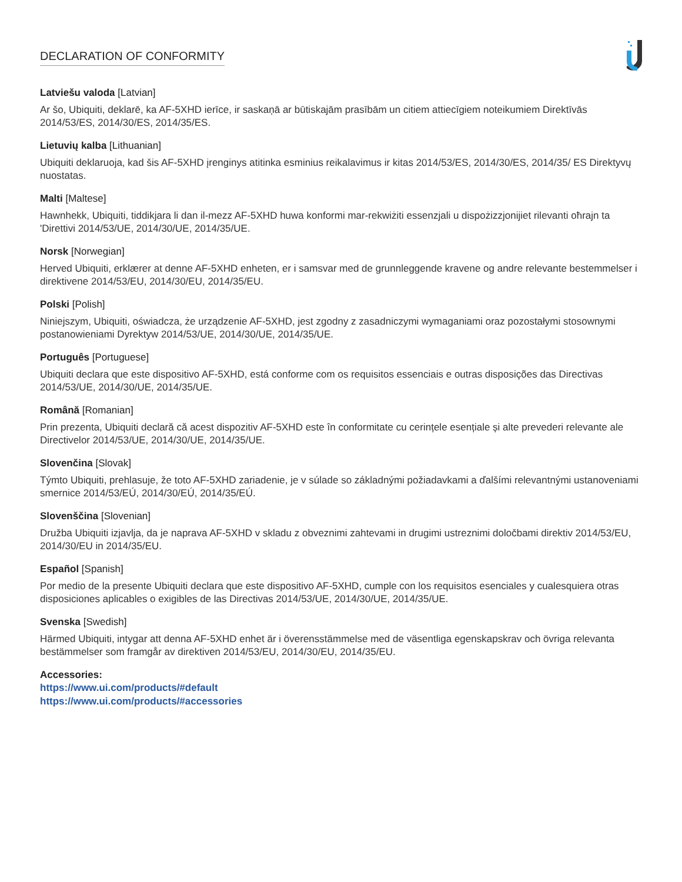DECLARATION OF CONFORMITY
Latviešu valoda [Latvian]
Ar šo, Ubiquiti, deklarē, ka AF-5XHD ierīce, ir saskaņā ar būtiskajām prasībām un citiem attiecīgiem noteikumiem Direktīvās 2014/53/ES, 2014/30/ES, 2014/35/ES.
Lietuvių kalba [Lithuanian]
Ubiquiti deklaruoja, kad šis AF-5XHD įrenginys atitinka esminius reikalavimus ir kitas 2014/53/ES, 2014/30/ES, 2014/35/ ES Direktyvų nuostatas.
Malti [Maltese]
Hawnhekk, Ubiquiti, tiddikjara li dan il-mezz AF-5XHD huwa konformi mar-rekwiżiti essenzjali u dispożizzjonijiet rilevanti oħrajn ta 'Direttivi 2014/53/UE, 2014/30/UE, 2014/35/UE.
Norsk [Norwegian]
Herved Ubiquiti, erklærer at denne AF-5XHD enheten, er i samsvar med de grunnleggende kravene og andre relevante bestemmelser i direktivene 2014/53/EU, 2014/30/EU, 2014/35/EU.
Polski [Polish]
Niniejszym, Ubiquiti, oświadcza, że urządzenie AF-5XHD, jest zgodny z zasadniczymi wymaganiami oraz pozostałymi stosownymi postanowieniami Dyrektyw 2014/53/UE, 2014/30/UE, 2014/35/UE.
Português [Portuguese]
Ubiquiti declara que este dispositivo AF-5XHD, está conforme com os requisitos essenciais e outras disposições das Directivas 2014/53/UE, 2014/30/UE, 2014/35/UE.
Română [Romanian]
Prin prezenta, Ubiquiti declară că acest dispozitiv AF-5XHD este în conformitate cu cerințele esențiale și alte prevederi relevante ale Directivelor 2014/53/UE, 2014/30/UE, 2014/35/UE.
Slovenčina [Slovak]
Týmto Ubiquiti, prehlasuje, že toto AF-5XHD zariadenie, je v súlade so základnými požiadavkami a ďalšími relevantnými ustanoveniami smernice 2014/53/EÚ, 2014/30/EÚ, 2014/35/EÚ.
Slovenščina [Slovenian]
Družba Ubiquiti izjavlja, da je naprava AF-5XHD v skladu z obveznimi zahtevami in drugimi ustreznimi določbami direktiv 2014/53/EU, 2014/30/EU in 2014/35/EU.
Español [Spanish]
Por medio de la presente Ubiquiti declara que este dispositivo AF-5XHD, cumple con los requisitos esenciales y cualesquiera otras disposiciones aplicables o exigibles de las Directivas 2014/53/UE, 2014/30/UE, 2014/35/UE.
Svenska [Swedish]
Härmed Ubiquiti, intygar att denna AF-5XHD enhet är i överensstämmelse med de väsentliga egenskapskrav och övriga relevanta bestämmelser som framgår av direktiven 2014/53/EU, 2014/30/EU, 2014/35/EU.
Accessories:
https://www.ui.com/products/#default
https://www.ui.com/products/#accessories